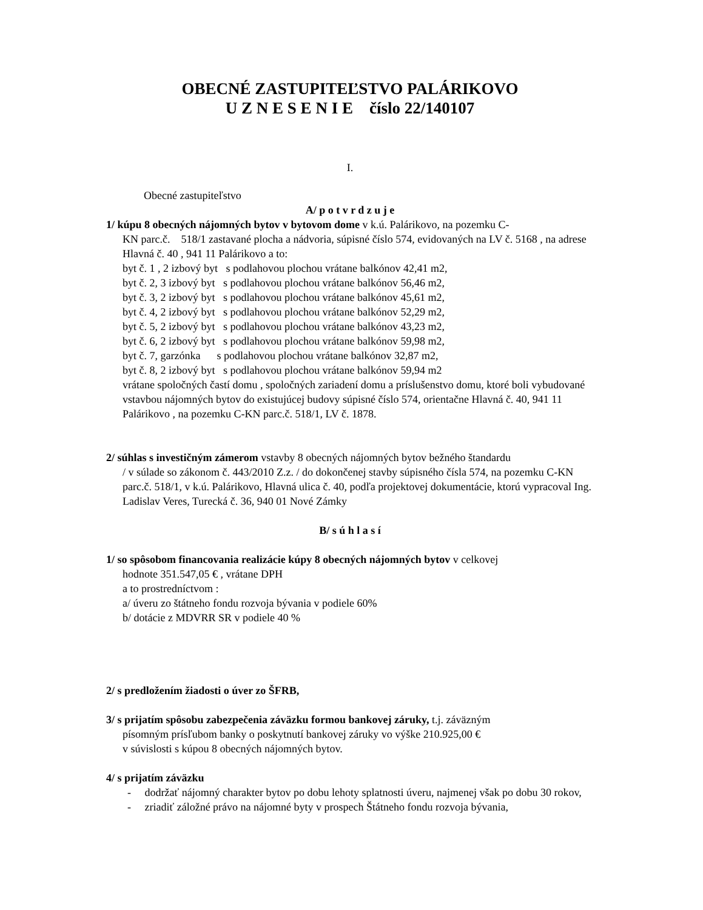OBECNÉ ZASTUPITEĽSTVO PALÁRIKOVO
U Z N E S E N I E číslo 22/140107
I.
Obecné zastupiteľstvo
A/ p o t v r d z u j e
1/ kúpu 8 obecných nájomných bytov v bytovom dome v k.ú. Palárikovo, na pozemku C-
KN parc.č. 518/1 zastavané plocha a nádvoria, súpisné číslo 574, evidovaných na LV č. 5168 , na adrese Hlavná č. 40 , 941 11 Palárikovo a to:
byt č. 1 , 2 izbový byt s podlahovou plochou vrátane balkónov 42,41 m2,
byt č. 2, 3 izbový byt s podlahovou plochou vrátane balkónov 56,46 m2,
byt č. 3, 2 izbový byt s podlahovou plochou vrátane balkónov 45,61 m2,
byt č. 4, 2 izbový byt s podlahovou plochou vrátane balkónov 52,29 m2,
byt č. 5, 2 izbový byt s podlahovou plochou vrátane balkónov 43,23 m2,
byt č. 6, 2 izbový byt s podlahovou plochou vrátane balkónov 59,98 m2,
byt č. 7, garzónka s podlahovou plochou vrátane balkónov 32,87 m2,
byt č. 8, 2 izbový byt s podlahovou plochou vrátane balkónov 59,94 m2
vrátane spoločných častí domu , spoločných zariadení domu a príslušenstvo domu, ktoré boli vybudované vstavbou nájomných bytov do existujúcej budovy súpisné číslo 574, orientačne Hlavná č. 40, 941 11 Palárikovo , na pozemku C-KN parc.č. 518/1, LV č. 1878.
2/ súhlas s investičným zámerom vstavby 8 obecných nájomných bytov bežného štandardu
/ v súlade so zákonom č. 443/2010 Z.z. / do dokončenej stavby súpisného čísla 574, na pozemku C-KN parc.č. 518/1, v k.ú. Palárikovo, Hlavná ulica č. 40, podľa projektovej dokumentácie, ktorú vypracoval Ing. Ladislav Veres, Turecká č. 36, 940 01 Nové Zámky
B/ s ú h l a s í
1/ so spôsobom financovania realizácie kúpy 8 obecných nájomných bytov v celkovej
hodnote 351.547,05 € , vrátane DPH
a to prostredníctvom :
a/ úveru zo štátneho fondu rozvoja bývania v podiele 60%
b/ dotácie z MDVRR SR v podiele 40 %
2/ s predložením žiadosti o úver zo ŠFRB,
3/ s prijatím spôsobu zabezpečenia záväzku formou bankovej záruky, t.j. záväzným
písomným prísľubom banky o poskytnutí bankovej záruky vo výške 210.925,00 €
v súvislosti s kúpou 8 obecných nájomných bytov.
4/ s prijatím záväzku
- dodržať nájomný charakter bytov po dobu lehoty splatnosti úveru, najmenej však po dobu 30 rokov,
- zriadiť záložné právo na nájomné byty v prospech Štátneho fondu rozvoja bývania,